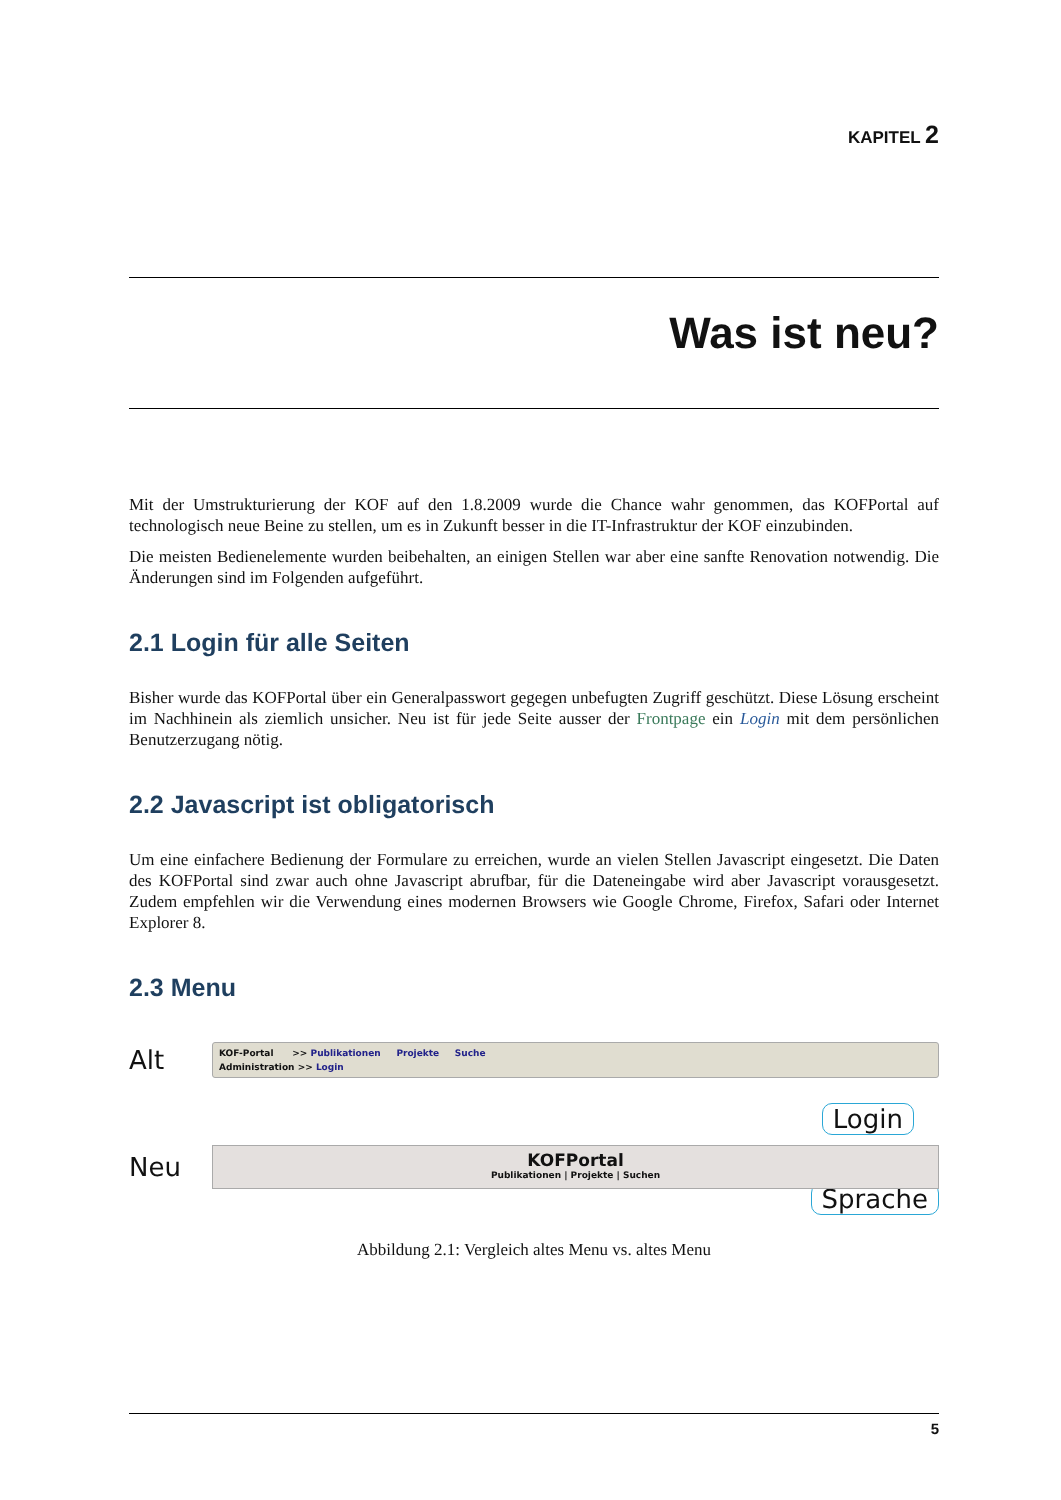KAPITEL 2
Was ist neu?
Mit der Umstrukturierung der KOF auf den 1.8.2009 wurde die Chance wahr genommen, das KOFPortal auf technologisch neue Beine zu stellen, um es in Zukunft besser in die IT-Infrastruktur der KOF einzubinden.
Die meisten Bedienelemente wurden beibehalten, an einigen Stellen war aber eine sanfte Renovation notwendig. Die Änderungen sind im Folgenden aufgeführt.
2.1 Login für alle Seiten
Bisher wurde das KOFPortal über ein Generalpasswort gegegen unbefugten Zugriff geschützt. Diese Lösung erscheint im Nachhinein als ziemlich unsicher. Neu ist für jede Seite ausser der Frontpage ein Login mit dem persönlichen Benutzerzugang nötig.
2.2 Javascript ist obligatorisch
Um eine einfachere Bedienung der Formulare zu erreichen, wurde an vielen Stellen Javascript eingesetzt. Die Daten des KOFPortal sind zwar auch ohne Javascript abrufbar, für die Dateneingabe wird aber Javascript vorausgesetzt. Zudem empfehlen wir die Verwendung eines modernen Browsers wie Google Chrome, Firefox, Safari oder Internet Explorer 8.
2.3 Menu
Alt
KOF-Portal >> Publikationen Projekte Suche
Administration >> Login
Login
Neu
KOFPortal
Publikationen | Projekte | Suchen
Sprache
Abbildung 2.1: Vergleich altes Menu vs. altes Menu
5